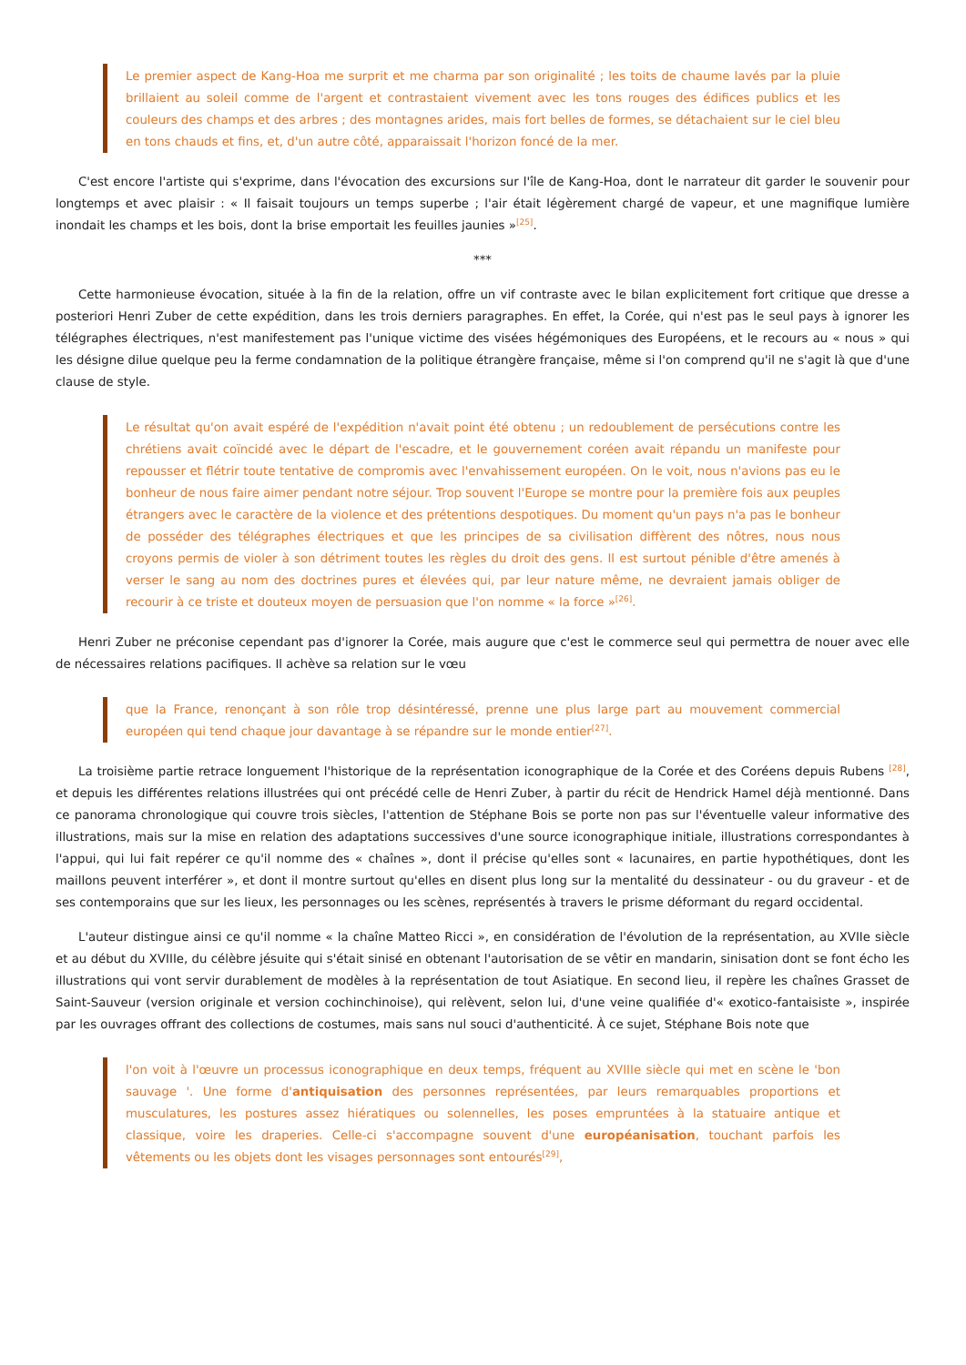Le premier aspect de Kang-Hoa me surprit et me charma par son originalité ; les toits de chaume lavés par la pluie brillaient au soleil comme de l'argent et contrastaient vivement avec les tons rouges des édifices publics et les couleurs des champs et des arbres ; des montagnes arides, mais fort belles de formes, se détachaient sur le ciel bleu en tons chauds et fins, et, d'un autre côté, apparaissait l'horizon foncé de la mer.
C'est encore l'artiste qui s'exprime, dans l'évocation des excursions sur l'île de Kang-Hoa, dont le narrateur dit garder le souvenir pour longtemps et avec plaisir : « Il faisait toujours un temps superbe ; l'air était légèrement chargé de vapeur, et une magnifique lumière inondait les champs et les bois, dont la brise emportait les feuilles jaunies »<sup>[25]</sup>.
***
Cette harmonieuse évocation, située à la fin de la relation, offre un vif contraste avec le bilan explicitement fort critique que dresse a posteriori Henri Zuber de cette expédition, dans les trois derniers paragraphes. En effet, la Corée, qui n'est pas le seul pays à ignorer les télégraphes électriques, n'est manifestement pas l'unique victime des visées hégémoniques des Européens, et le recours au « nous » qui les désigne dilue quelque peu la ferme condamnation de la politique étrangère française, même si l'on comprend qu'il ne s'agit là que d'une clause de style.
Le résultat qu'on avait espéré de l'expédition n'avait point été obtenu ; un redoublement de persécutions contre les chrétiens avait coïncidé avec le départ de l'escadre, et le gouvernement coréen avait répandu un manifeste pour repousser et flétrir toute tentative de compromis avec l'envahissement européen. On le voit, nous n'avions pas eu le bonheur de nous faire aimer pendant notre séjour. Trop souvent l'Europe se montre pour la première fois aux peuples étrangers avec le caractère de la violence et des prétentions despotiques. Du moment qu'un pays n'a pas le bonheur de posséder des télégraphes électriques et que les principes de sa civilisation diffèrent des nôtres, nous nous croyons permis de violer à son détriment toutes les règles du droit des gens. Il est surtout pénible d'être amenés à verser le sang au nom des doctrines pures et élevées qui, par leur nature même, ne devraient jamais obliger de recourir à ce triste et douteux moyen de persuasion que l'on nomme « la force »<sup>[26]</sup>.
Henri Zuber ne préconise cependant pas d'ignorer la Corée, mais augure que c'est le commerce seul qui permettra de nouer avec elle de nécessaires relations pacifiques. Il achève sa relation sur le vœu
que la France, renonçant à son rôle trop désintéressé, prenne une plus large part au mouvement commercial européen qui tend chaque jour davantage à se répandre sur le monde entier<sup>[27]</sup>.
La troisième partie retrace longuement l'historique de la représentation iconographique de la Corée et des Coréens depuis Rubens <sup>[28]</sup>, et depuis les différentes relations illustrées qui ont précédé celle de Henri Zuber, à partir du récit de Hendrick Hamel déjà mentionné. Dans ce panorama chronologique qui couvre trois siècles, l'attention de Stéphane Bois se porte non pas sur l'éventuelle valeur informative des illustrations, mais sur la mise en relation des adaptations successives d'une source iconographique initiale, illustrations correspondantes à l'appui, qui lui fait repérer ce qu'il nomme des « chaînes », dont il précise qu'elles sont « lacunaires, en partie hypothétiques, dont les maillons peuvent interférer », et dont il montre surtout qu'elles en disent plus long sur la mentalité du dessinateur - ou du graveur - et de ses contemporains que sur les lieux, les personnages ou les scènes, représentés à travers le prisme déformant du regard occidental.
L'auteur distingue ainsi ce qu'il nomme « la chaîne Matteo Ricci », en considération de l'évolution de la représentation, au XVIIe siècle et au début du XVIIIe, du célèbre jésuite qui s'était sinisé en obtenant l'autorisation de se vêtir en mandarin, sinisation dont se font écho les illustrations qui vont servir durablement de modèles à la représentation de tout Asiatique. En second lieu, il repère les chaînes Grasset de Saint-Sauveur (version originale et version cochinchinoise), qui relèvent, selon lui, d'une veine qualifiée d'« exotico-fantaisiste », inspirée par les ouvrages offrant des collections de costumes, mais sans nul souci d'authenticité. À ce sujet, Stéphane Bois note que
l'on voit à l'œuvre un processus iconographique en deux temps, fréquent au XVIIIe siècle qui met en scène le 'bon sauvage '. Une forme d'antiquisation des personnes représentées, par leurs remarquables proportions et musculatures, les postures assez hiératiques ou solennelles, les poses empruntées à la statuaire antique et classique, voire les draperies. Celle-ci s'accompagne souvent d'une européanisation, touchant parfois les vêtements ou les objets dont les visages personnages sont entourés<sup>[29]</sup>,